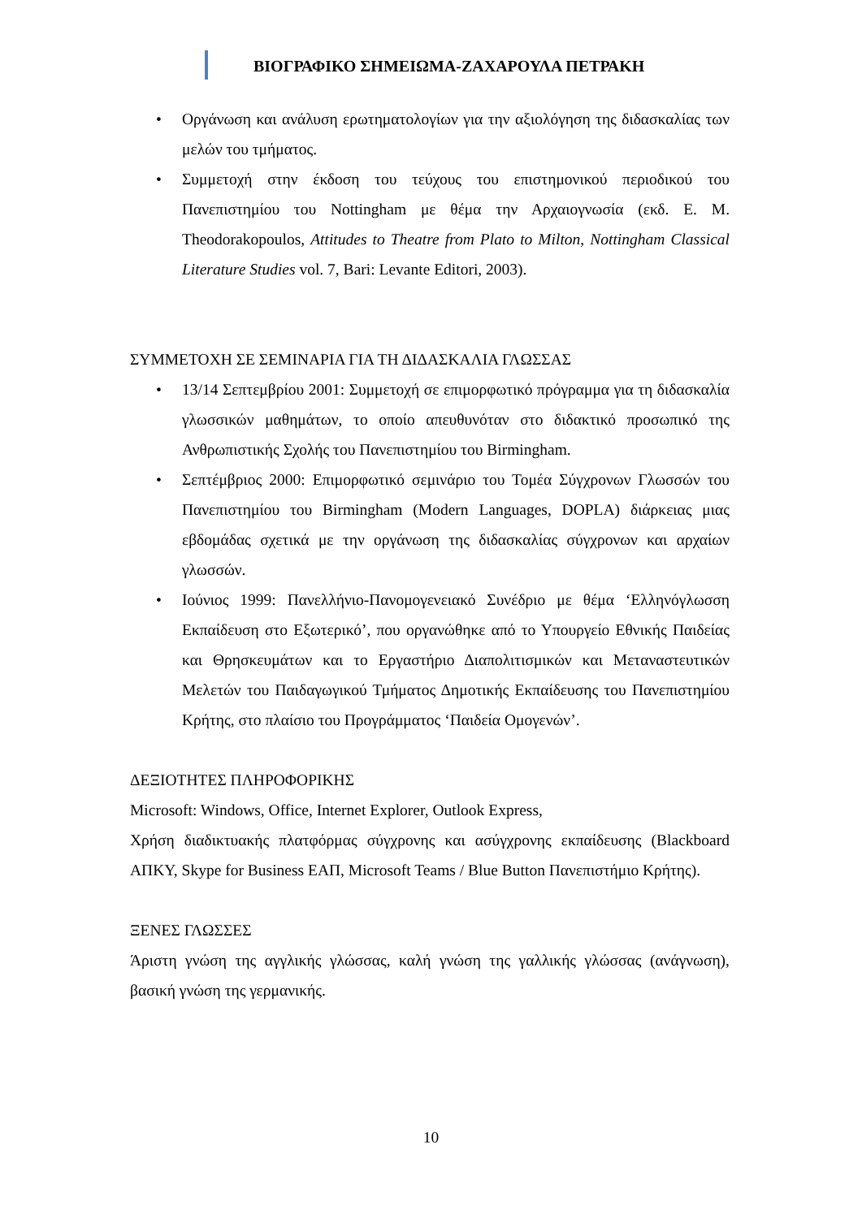ΒΙΟΓΡΑΦΙΚΟ ΣΗΜΕΙΩΜΑ-ΖΑΧΑΡΟΥΛΑ ΠΕΤΡΑΚΗ
• Οργάνωση και ανάλυση ερωτηματολογίων για την αξιολόγηση της διδασκαλίας των μελών του τμήματος.
• Συμμετοχή στην έκδοση του τεύχους του επιστημονικού περιοδικού του Πανεπιστημίου του Nottingham με θέμα την Αρχαιογνωσία (εκδ. E. M. Theodorakopoulos, Attitudes to Theatre from Plato to Milton, Nottingham Classical Literature Studies vol. 7, Bari: Levante Editori, 2003).
ΣΥΜΜΕΤΟΧΗ ΣΕ ΣΕΜΙΝΑΡΙΑ ΓΙΑ ΤΗ ΔΙΔΑΣΚΑΛΙΑ ΓΛΩΣΣΑΣ
• 13/14 Σεπτεμβρίου 2001: Συμμετοχή σε επιμορφωτικό πρόγραμμα για τη διδασκαλία γλωσσικών μαθημάτων, το οποίο απευθυνόταν στο διδακτικό προσωπικό της Ανθρωπιστικής Σχολής του Πανεπιστημίου του Birmingham.
• Σεπτέμβριος 2000: Επιμορφωτικό σεμινάριο του Τομέα Σύγχρονων Γλωσσών του Πανεπιστημίου του Birmingham (Modern Languages, DOPLA) διάρκειας μιας εβδομάδας σχετικά με την οργάνωση της διδασκαλίας σύγχρονων και αρχαίων γλωσσών.
• Ιούνιος 1999: Πανελλήνιο-Πανομογενειακό Συνέδριο με θέμα ‘Ελληνόγλωσση Εκπαίδευση στο Εξωτερικό’, που οργανώθηκε από το Υπουργείο Εθνικής Παιδείας και Θρησκευμάτων και το Εργαστήριο Διαπολιτισμικών και Μεταναστευτικών Μελετών του Παιδαγωγικού Τμήματος Δημοτικής Εκπαίδευσης του Πανεπιστημίου Κρήτης, στο πλαίσιο του Προγράμματος ‘Παιδεία Ομογενών’.
ΔΕΞΙΟΤΗΤΕΣ ΠΛΗΡΟΦΟΡΙΚΗΣ
Microsoft: Windows, Office, Internet Explorer, Outlook Express,
Χρήση διαδικτυακής πλατφόρμας σύγχρονης και ασύγχρονης εκπαίδευσης (Blackboard ΑΠΚΥ, Skype for Business ΕΑΠ, Microsoft Teams / Blue Button Πανεπιστήμιο Κρήτης).
ΞΕΝΕΣ ΓΛΩΣΣΕΣ
Άριστη γνώση της αγγλικής γλώσσας, καλή γνώση της γαλλικής γλώσσας (ανάγνωση), βασική γνώση της γερμανικής.
10